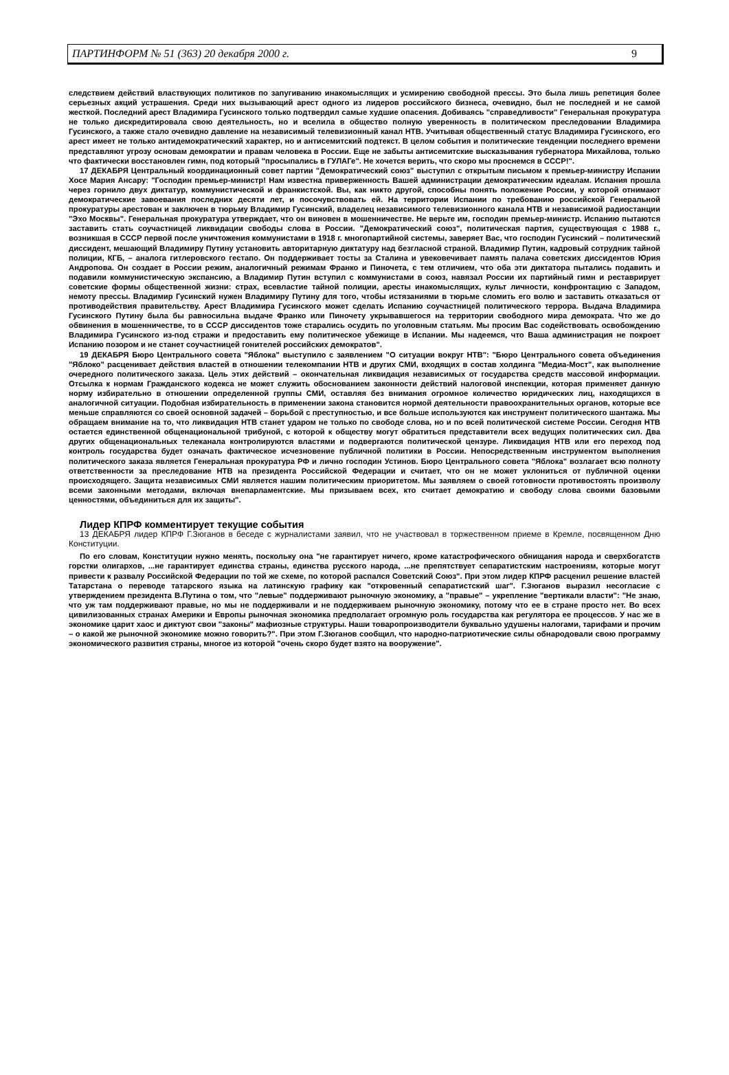ПАРТИНФОРМ № 51 (363) 20 декабря 2000 г. 9
следствием действий властвующих политиков по запугиванию инакомыслящих и усмирению свободной прессы. Это была лишь репетиция более серьезных акций устрашения. Среди них вызывающий арест одного из лидеров российского бизнеса, очевидно, был не последней и не самой жесткой. Последний арест Владимира Гусинского только подтвердил самые худшие опасения. Добиваясь "справедливости" Генеральная прокуратура не только дискредитировала свою деятельность, но и вселила в общество полную уверенность в политическом преследовании Владимира Гусинского, а также стало очевидно давление на независимый телевизионный канал НТВ. Учитывая общественный статус Владимира Гусинского, его арест имеет не только антидемократический характер, но и антисемитский подтекст. В целом события и политические тенденции последнего времени представляют угрозу основам демократии и правам человека в России. Еще не забыты антисемитские высказывания губернатора Михайлова, только что фактически восстановлен гимн, под который "просыпались в ГУЛАГе". Не хочется верить, что скоро мы проснемся в СССР!".
17 ДЕКАБРЯ Центральный координационный совет партии "Демократический союз" выступил с открытым письмом к премьер-министру Испании Хосе Мария Ансару: "Господин премьер-министр! Нам известна приверженность Вашей администрации демократическим идеалам. Испания прошла через горнило двух диктатур, коммунистической и франкистской. Вы, как никто другой, способны понять положение России, у которой отнимают демократические завоевания последних десяти лет, и посочувствовать ей. На территории Испании по требованию российской Генеральной прокуратуры арестован и заключен в тюрьму Владимир Гусинский, владелец независимого телевизионного канала НТВ и независимой радиостанции "Эхо Москвы". Генеральная прокуратура утверждает, что он виновен в мошенничестве. Не верьте им, господин премьер-министр. Испанию пытаются заставить стать соучастницей ликвидации свободы слова в России. "Демократический союз", политическая партия, существующая с 1988 г., возникшая в СССР первой после уничтожения коммунистами в 1918 г. многопартийной системы, заверяет Вас, что господин Гусинский – политический диссидент, мешающий Владимиру Путину установить авторитарную диктатуру над безгласной страной. Владимир Путин, кадровый сотрудник тайной полиции, КГБ, – аналога гитлеровского гестапо. Он поддерживает тосты за Сталина и увековечивает память палача советских диссидентов Юрия Андропова. Он создает в России режим, аналогичный режимам Франко и Пиночета, с тем отличием, что оба эти диктатора пытались подавить и подавили коммунистическую экспансию, а Владимир Путин вступил с коммунистами в союз, навязал России их партийный гимн и реставрирует советские формы общественной жизни: страх, всевластие тайной полиции, аресты инакомыслящих, культ личности, конфронтацию с Западом, немоту прессы. Владимир Гусинский нужен Владимиру Путину для того, чтобы истязаниями в тюрьме сломить его волю и заставить отказаться от противодействия правительству. Арест Владимира Гусинского может сделать Испанию соучастницей политического террора. Выдача Владимира Гусинского Путину была бы равносильна выдаче Франко или Пиночету укрывавшегося на территории свободного мира демократа. Что же до обвинения в мошенничестве, то в СССР диссидентов тоже старались осудить по уголовным статьям. Мы просим Вас содействовать освобождению Владимира Гусинского из-под стражи и предоставить ему политическое убежище в Испании. Мы надеемся, что Ваша администрация не покроет Испанию позором и не станет соучастницей гонителей российских демократов".
19 ДЕКАБРЯ Бюро Центрального совета "Яблока" выступило с заявлением "О ситуации вокруг НТВ": "Бюро Центрального совета объединения "Яблоко" расценивает действия властей в отношении телекомпании НТВ и других СМИ, входящих в состав холдинга "Медиа-Мост", как выполнение очередного политического заказа. Цель этих действий – окончательная ликвидация независимых от государства средств массовой информации. Отсылка к нормам Гражданского кодекса не может служить обоснованием законности действий налоговой инспекции, которая применяет данную норму избирательно в отношении определенной группы СМИ, оставляя без внимания огромное количество юридических лиц, находящихся в аналогичной ситуации. Подобная избирательность в применении закона становится нормой деятельности правоохранительных органов, которые все меньше справляются со своей основной задачей – борьбой с преступностью, и все больше используются как инструмент политического шантажа. Мы обращаем внимание на то, что ликвидация НТВ станет ударом не только по свободе слова, но и по всей политической системе России. Сегодня НТВ остается единственной общенациональной трибуной, с которой к обществу могут обратиться представители всех ведущих политических сил. Два других общенациональных телеканала контролируются властями и подвергаются политической цензуре. Ликвидация НТВ или его переход под контроль государства будет означать фактическое исчезновение публичной политики в России. Непосредственным инструментом выполнения политического заказа является Генеральная прокуратура РФ и лично господин Устинов. Бюро Центрального совета "Яблока" возлагает всю полноту ответственности за преследование НТВ на президента Российской Федерации и считает, что он не может уклониться от публичной оценки происходящего. Защита независимых СМИ является нашим политическим приоритетом. Мы заявляем о своей готовности противостоять произволу всеми законными методами, включая внепарламентские. Мы призываем всех, кто считает демократию и свободу слова своими базовыми ценностями, объединиться для их защиты".
Лидер КПРФ комментирует текущие события
13 ДЕКАБРЯ лидер КПРФ Г.Зюганов в беседе с журналистами заявил, что не участвовал в торжественном приеме в Кремле, посвященном Дню Конституции.
По его словам, Конституции нужно менять, поскольку она "не гарантирует ничего, кроме катастрофического обнищания народа и сверхбогатств горстки олигархов, ...не гарантирует единства страны, единства русского народа, ...не препятствует сепаратистским настроениям, которые могут привести к развалу Российской Федерации по той же схеме, по которой распался Советский Союз". При этом лидер КПРФ расценил решение властей Татарстана о переводе татарского языка на латинскую графику как "откровенный сепаратистский шаг". Г.Зюганов выразил несогласие с утверждением президента В.Путина о том, что "левые" поддерживают рыночную экономику, а "правые" – укрепление "вертикали власти": "Не знаю, что уж там поддерживают правые, но мы не поддерживали и не поддерживаем рыночную экономику, потому что ее в стране просто нет. Во всех цивилизованных странах Америки и Европы рыночная экономика предполагает огромную роль государства как регулятора ее процессов. У нас же в экономике царит хаос и диктуют свои "законы" мафиозные структуры. Наши товаропроизводители буквально удушены налогами, тарифами и прочим – о какой же рыночной экономике можно говорить?". При этом Г.Зюганов сообщил, что народно-патриотические силы обнародовали свою программу экономического развития страны, многое из которой "очень скоро будет взято на вооружение".